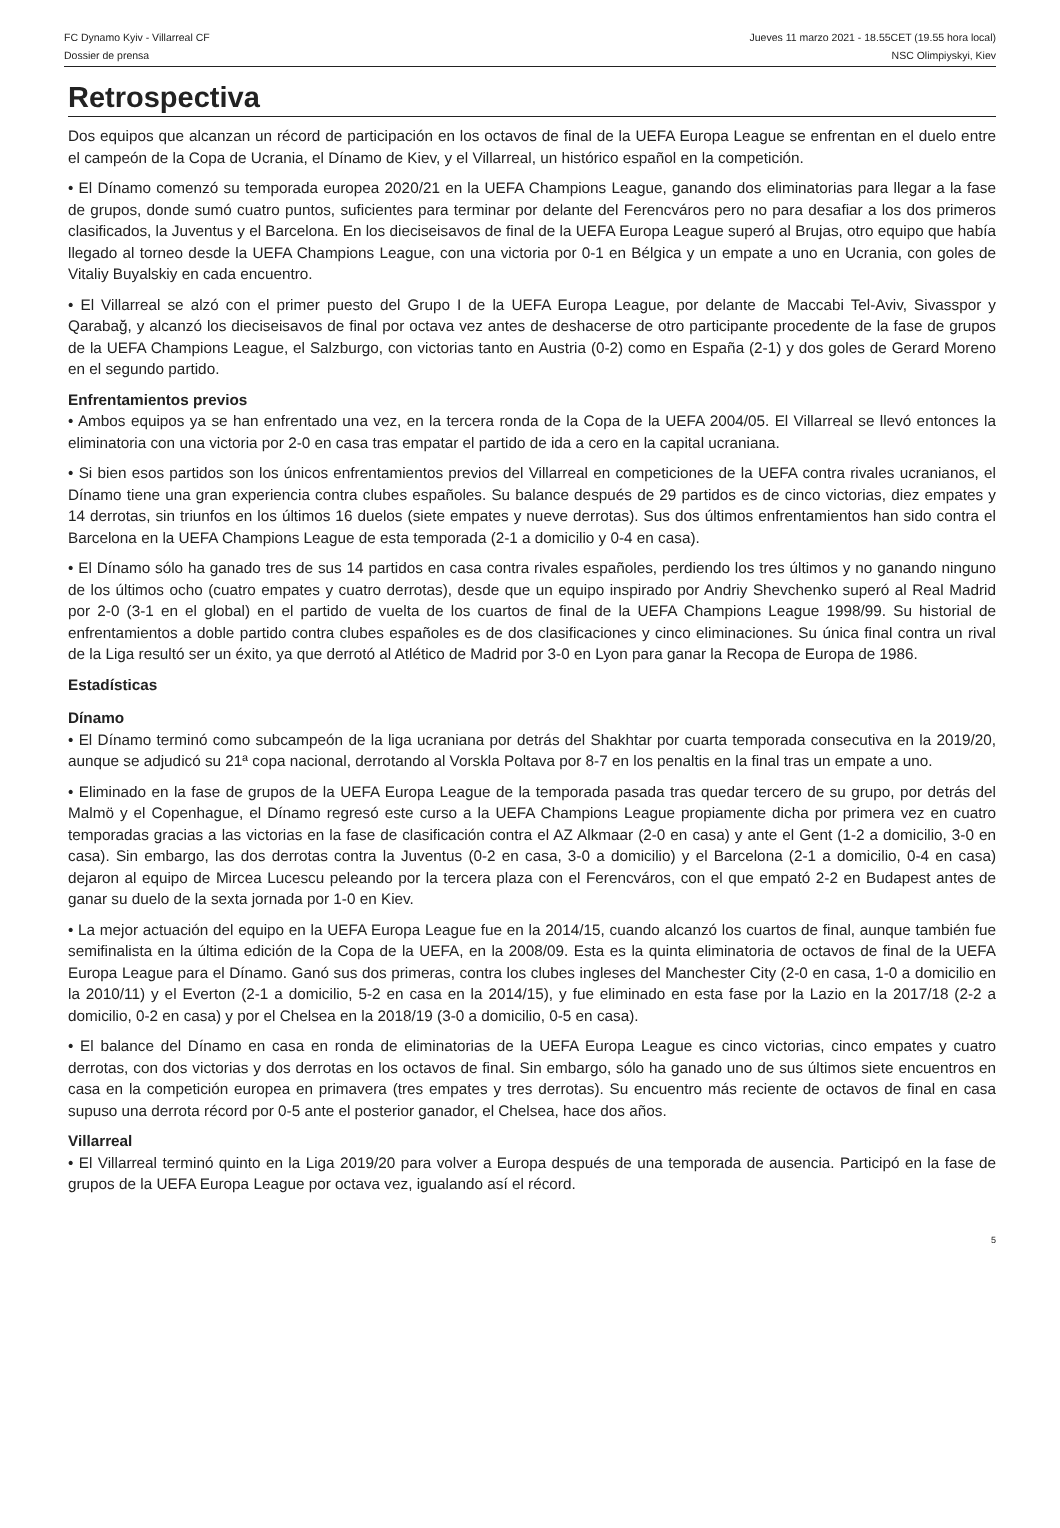FC Dynamo Kyiv - Villarreal CF Jueves 11 marzo 2021 - 18.55CET (19.55 hora local)
Dossier de prensa NSC Olimpiyskyi, Kiev
Retrospectiva
Dos equipos que alcanzan un récord de participación en los octavos de final de la UEFA Europa League se enfrentan en el duelo entre el campeón de la Copa de Ucrania, el Dínamo de Kiev, y el Villarreal, un histórico español en la competición.
• El Dínamo comenzó su temporada europea 2020/21 en la UEFA Champions League, ganando dos eliminatorias para llegar a la fase de grupos, donde sumó cuatro puntos, suficientes para terminar por delante del Ferencváros pero no para desafiar a los dos primeros clasificados, la Juventus y el Barcelona. En los dieciseisavos de final de la UEFA Europa League superó al Brujas, otro equipo que había llegado al torneo desde la UEFA Champions League, con una victoria por 0-1 en Bélgica y un empate a uno en Ucrania, con goles de Vitaliy Buyalskiy en cada encuentro.
• El Villarreal se alzó con el primer puesto del Grupo I de la UEFA Europa League, por delante de Maccabi Tel-Aviv, Sivasspor y Qarabağ, y alcanzó los dieciseisavos de final por octava vez antes de deshacerse de otro participante procedente de la fase de grupos de la UEFA Champions League, el Salzburgo, con victorias tanto en Austria (0-2) como en España (2-1) y dos goles de Gerard Moreno en el segundo partido.
Enfrentamientos previos
• Ambos equipos ya se han enfrentado una vez, en la tercera ronda de la Copa de la UEFA 2004/05. El Villarreal se llevó entonces la eliminatoria con una victoria por 2-0 en casa tras empatar el partido de ida a cero en la capital ucraniana.
• Si bien esos partidos son los únicos enfrentamientos previos del Villarreal en competiciones de la UEFA contra rivales ucranianos, el Dínamo tiene una gran experiencia contra clubes españoles. Su balance después de 29 partidos es de cinco victorias, diez empates y 14 derrotas, sin triunfos en los últimos 16 duelos (siete empates y nueve derrotas). Sus dos últimos enfrentamientos han sido contra el Barcelona en la UEFA Champions League de esta temporada (2-1 a domicilio y 0-4 en casa).
• El Dínamo sólo ha ganado tres de sus 14 partidos en casa contra rivales españoles, perdiendo los tres últimos y no ganando ninguno de los últimos ocho (cuatro empates y cuatro derrotas), desde que un equipo inspirado por Andriy Shevchenko superó al Real Madrid por 2-0 (3-1 en el global) en el partido de vuelta de los cuartos de final de la UEFA Champions League 1998/99. Su historial de enfrentamientos a doble partido contra clubes españoles es de dos clasificaciones y cinco eliminaciones. Su única final contra un rival de la Liga resultó ser un éxito, ya que derrotó al Atlético de Madrid por 3-0 en Lyon para ganar la Recopa de Europa de 1986.
Estadísticas
Dínamo
• El Dínamo terminó como subcampeón de la liga ucraniana por detrás del Shakhtar por cuarta temporada consecutiva en la 2019/20, aunque se adjudicó su 21ª copa nacional, derrotando al Vorskla Poltava por 8-7 en los penaltis en la final tras un empate a uno.
• Eliminado en la fase de grupos de la UEFA Europa League de la temporada pasada tras quedar tercero de su grupo, por detrás del Malmö y el Copenhague, el Dínamo regresó este curso a la UEFA Champions League propiamente dicha por primera vez en cuatro temporadas gracias a las victorias en la fase de clasificación contra el AZ Alkmaar (2-0 en casa) y ante el Gent (1-2 a domicilio, 3-0 en casa). Sin embargo, las dos derrotas contra la Juventus (0-2 en casa, 3-0 a domicilio) y el Barcelona (2-1 a domicilio, 0-4 en casa) dejaron al equipo de Mircea Lucescu peleando por la tercera plaza con el Ferencváros, con el que empató 2-2 en Budapest antes de ganar su duelo de la sexta jornada por 1-0 en Kiev.
• La mejor actuación del equipo en la UEFA Europa League fue en la 2014/15, cuando alcanzó los cuartos de final, aunque también fue semifinalista en la última edición de la Copa de la UEFA, en la 2008/09. Esta es la quinta eliminatoria de octavos de final de la UEFA Europa League para el Dínamo. Ganó sus dos primeras, contra los clubes ingleses del Manchester City (2-0 en casa, 1-0 a domicilio en la 2010/11) y el Everton (2-1 a domicilio, 5-2 en casa en la 2014/15), y fue eliminado en esta fase por la Lazio en la 2017/18 (2-2 a domicilio, 0-2 en casa) y por el Chelsea en la 2018/19 (3-0 a domicilio, 0-5 en casa).
• El balance del Dínamo en casa en ronda de eliminatorias de la UEFA Europa League es cinco victorias, cinco empates y cuatro derrotas, con dos victorias y dos derrotas en los octavos de final. Sin embargo, sólo ha ganado uno de sus últimos siete encuentros en casa en la competición europea en primavera (tres empates y tres derrotas). Su encuentro más reciente de octavos de final en casa supuso una derrota récord por 0-5 ante el posterior ganador, el Chelsea, hace dos años.
Villarreal
• El Villarreal terminó quinto en la Liga 2019/20 para volver a Europa después de una temporada de ausencia. Participó en la fase de grupos de la UEFA Europa League por octava vez, igualando así el récord.
5